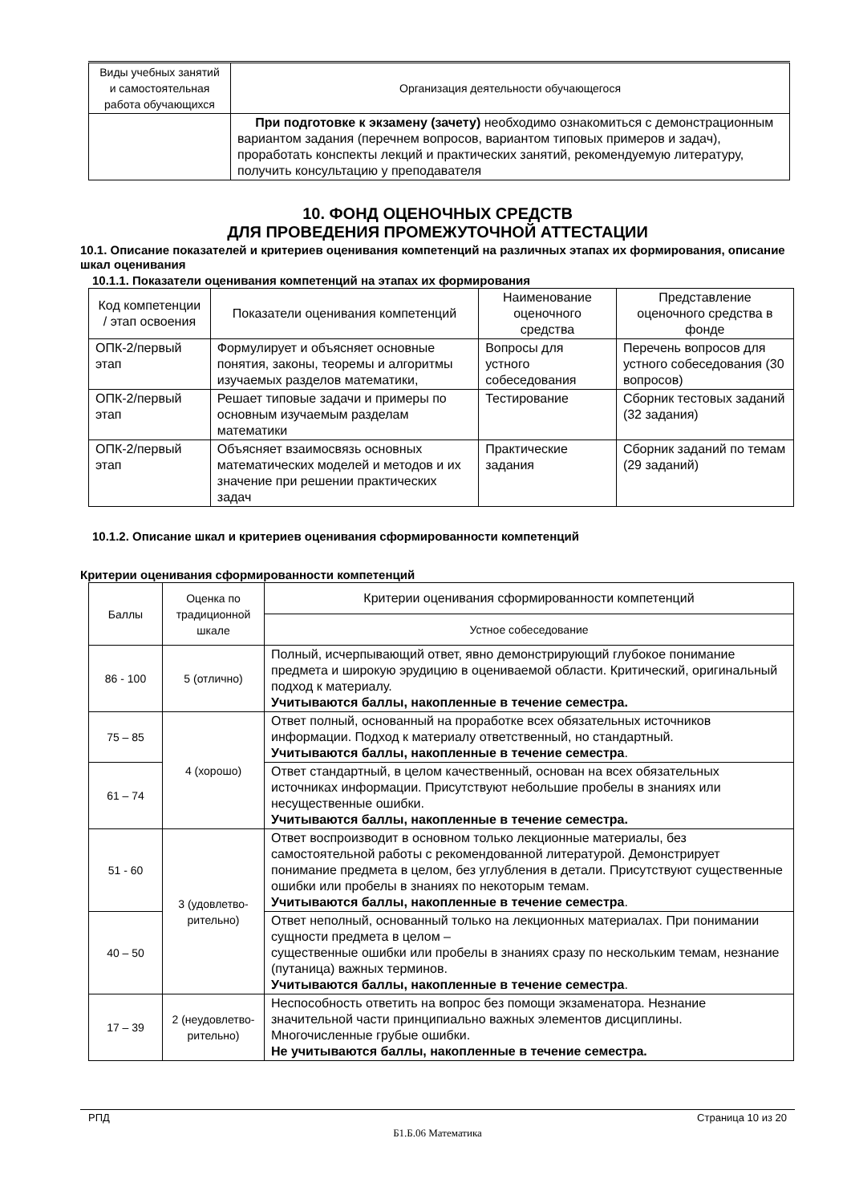| Виды учебных занятий и самостоятельная работа обучающихся | Организация деятельности обучающегося |
| | При подготовке к экзамену (зачету) необходимо ознакомиться с демонстрационным вариантом задания (перечнем вопросов, вариантом типовых примеров и задач), проработать конспекты лекций и практических занятий, рекомендуемую литературу, получить консультацию у преподавателя |
10. ФОНД ОЦЕНОЧНЫХ СРЕДСТВ
ДЛЯ ПРОВЕДЕНИЯ ПРОМЕЖУТОЧНОЙ АТТЕСТАЦИИ
10.1. Описание показателей и критериев оценивания компетенций на различных этапах их формирования, описание шкал оценивания
10.1.1. Показатели оценивания компетенций на этапах их формирования
| Код компетенции / этап освоения | Показатели оценивания компетенций | Наименование оценочного средства | Представление оценочного средства в фонде |
| ОПК-2/первый этап | Формулирует и объясняет основные понятия, законы, теоремы и алгоритмы изучаемых разделов математики, | Вопросы для устного собеседования | Перечень вопросов для устного собеседования (30 вопросов) |
| ОПК-2/первый этап | Решает типовые задачи и примеры по основным изучаемым разделам математики | Тестирование | Сборник тестовых заданий (32 задания) |
| ОПК-2/первый этап | Объясняет взаимосвязь основных математических моделей и методов и их значение при решении практических задач | Практические задания | Сборник заданий по темам (29 заданий) |
10.1.2. Описание шкал и критериев оценивания сформированности компетенций
Критерии оценивания сформированности компетенций
| Баллы | Оценка по традиционной шкале | Критерии оценивания сформированности компетенций |
| | | Устное собеседование |
| 86 - 100 | 5 (отлично) | Полный, исчерпывающий ответ, явно демонстрирующий глубокое понимание предмета и широкую эрудицию в оцениваемой области. Критический, оригинальный подход к материалу. Учитываются баллы, накопленные в течение семестра. |
| 75 – 85 | 4 (хорошо) | Ответ полный, основанный на проработке всех обязательных источников информации. Подход к материалу ответственный, но стандартный. Учитываются баллы, накопленные в течение семестра . |
| 61 – 74 | | Ответ стандартный, в целом качественный, основан на всех обязательных источниках информации. Присутствуют небольшие пробелы в знаниях или несущественные ошибки. Учитываются баллы, накопленные в течение семестра. |
| 51 - 60 | 3 (удовлетво-рительно) | Ответ воспроизводит в основном только лекционные материалы, без самостоятельной работы с рекомендованной литературой. Демонстрирует понимание предмета в целом, без углубления в детали. Присутствуют существенные ошибки или пробелы в знаниях по некоторым темам. Учитываются баллы, накопленные в течение семестра . |
| 40 – 50 | | Ответ неполный, основанный только на лекционных материалах. При понимании сущности предмета в целом – существенные ошибки или пробелы в знаниях сразу по нескольким темам, незнание (путаница) важных терминов. Учитываются баллы, накопленные в течение семестра . |
| 17 – 39 | 2 (неудовлетво-рительно) | Неспособность ответить на вопрос без помощи экзаменатора. Незнание значительной части принципиально важных элементов дисциплины. Многочисленные грубые ошибки. Не учитываются баллы, накопленные в течение семестра. |
РПД Страница 10 из 20
Б1.Б.06 Математика